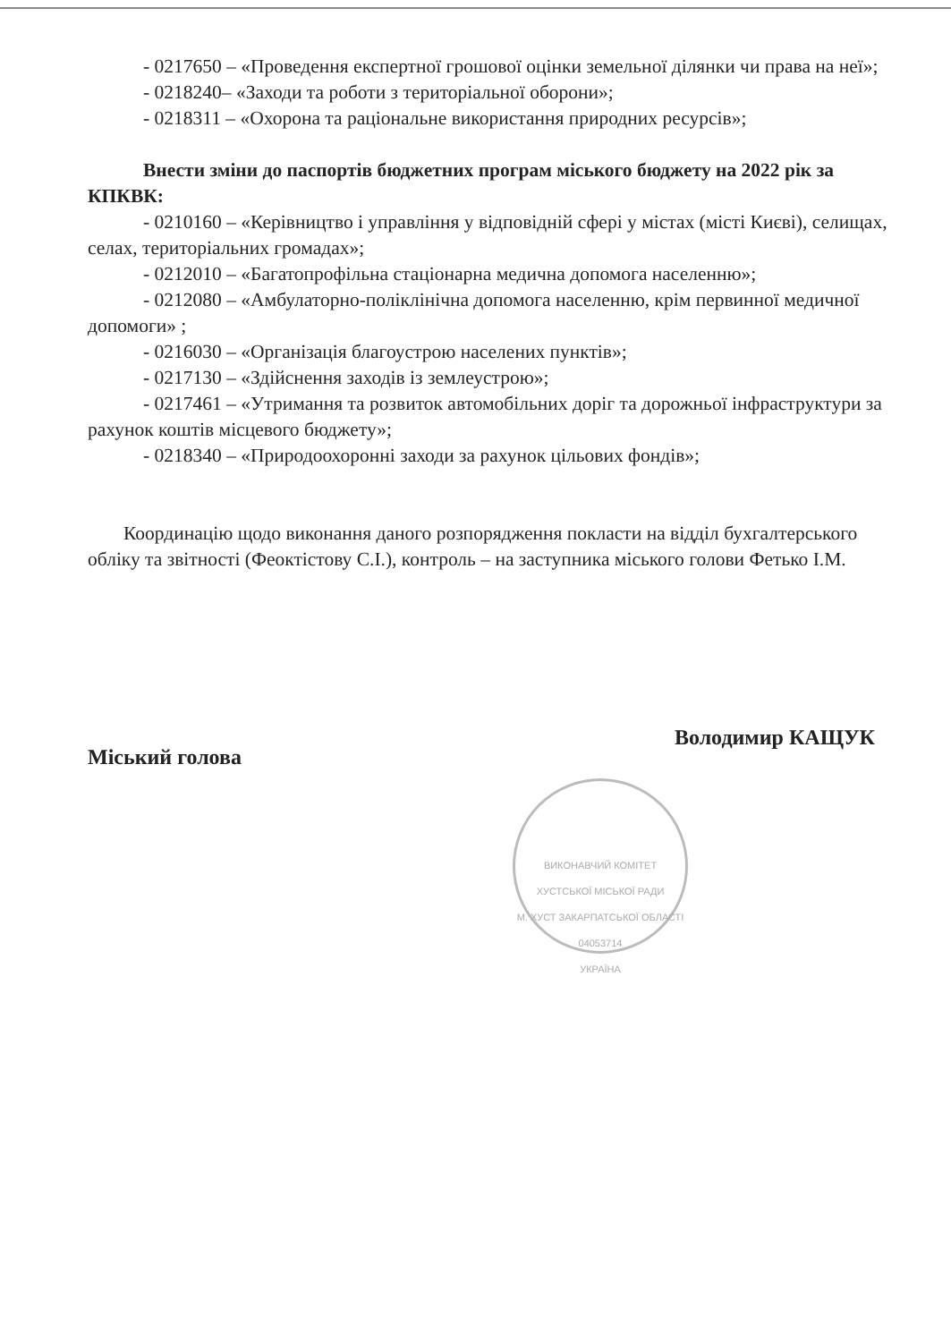- 0217650 – «Проведення експертної грошової оцінки земельної ділянки чи права на неї»;
- 0218240– «Заходи та роботи з територіальної оборони»;
- 0218311 – «Охорона та раціональне використання природних ресурсів»;
Внести зміни до паспортів бюджетних програм міського бюджету на 2022 рік за КПКВК:
- 0210160 – «Керівництво і управління у відповідній сфері у містах (місті Києві), селищах, селах, територіальних громадах»;
- 0212010 – «Багатопрофільна стаціонарна медична допомога населенню»;
- 0212080 – «Амбулаторно-поліклінічна допомога населенню, крім первинної медичної допомоги» ;
- 0216030 – «Організація благоустрою населених пунктів»;
- 0217130 – «Здійснення заходів із землеустрою»;
- 0217461 – «Утримання та розвиток автомобільних доріг та дорожньої інфраструктури за рахунок коштів місцевого бюджету»;
- 0218340 – «Природоохоронні заходи за рахунок цільових фондів»;
Координацію щодо виконання даного розпорядження покласти на відділ бухгалтерського обліку та звітності (Феоктістову С.І.), контроль – на заступника міського голови Фетько І.М.
Міський голова Володимир КАЩУК
ВИКОНАВЧИЙ КОМІТЕТ ХУСТСЬКОЇ МІСЬКОЇ РАДИ
М. ХУСТ ЗАКАРПАТСЬКОЇ ОБЛАСТІ
04053714
УКРАЇНА